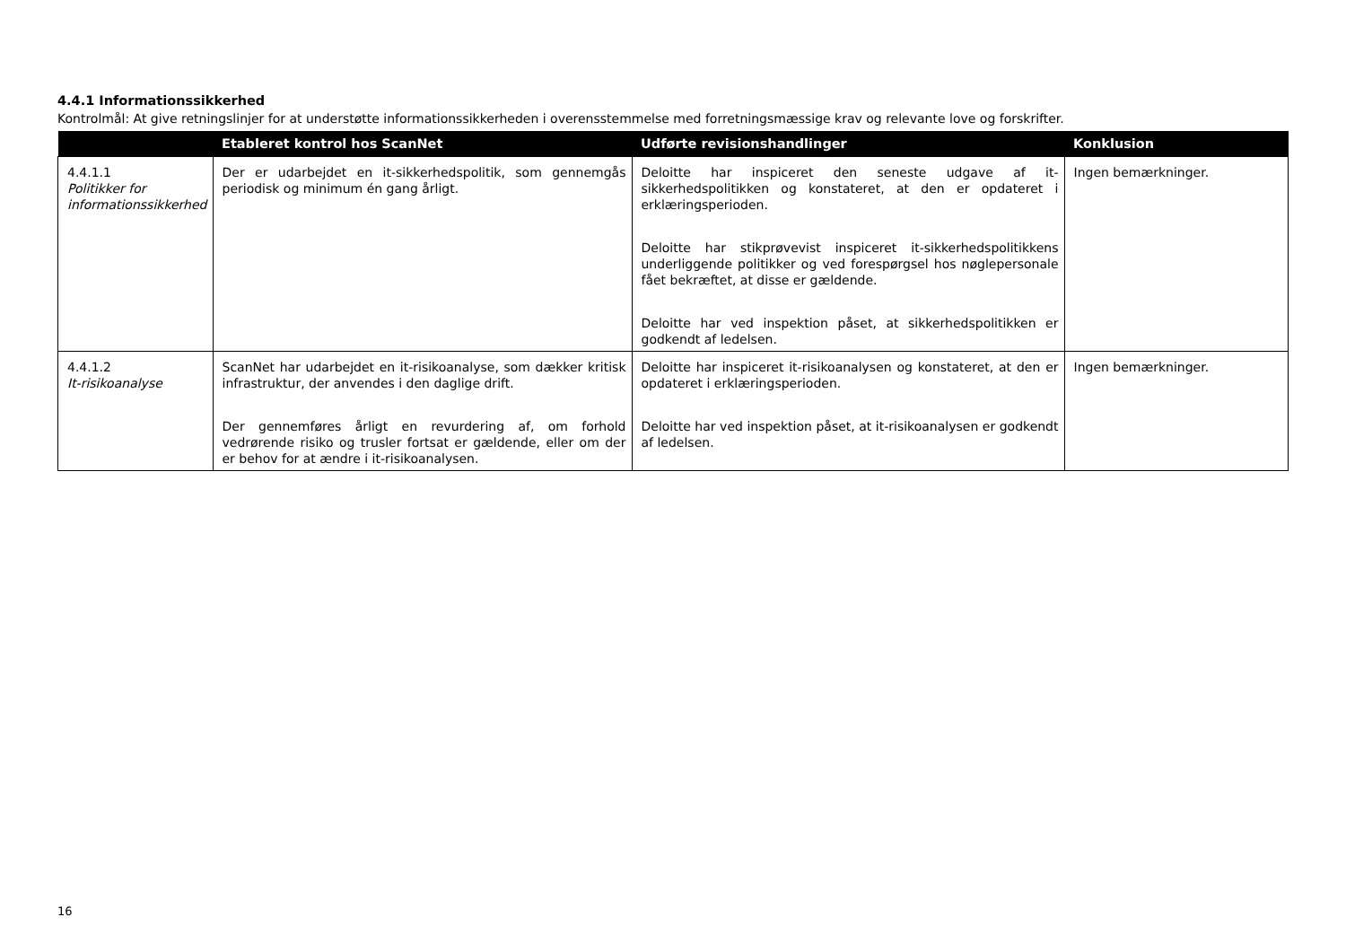4.4.1 Informationssikkerhed
Kontrolmål: At give retningslinjer for at understøtte informationssikkerheden i overensstemmelse med forretningsmæssige krav og relevante love og forskrifter.
| | Etableret kontrol hos ScanNet | Udførte revisionshandlinger | Konklusion |
| --- | --- | --- | --- |
| 4.4.1.1 Politikker for informationssikkerhed | Der er udarbejdet en it-sikkerhedspolitik, som gennemgås periodisk og minimum én gang årligt. | Deloitte har inspiceret den seneste udgave af it-sikkerhedspolitikken og konstateret, at den er opdateret i erklæringsperioden. Deloitte har stikprøvevist inspiceret it-sikkerhedspolitikkens underliggende politikker og ved forespørgsel hos nøglepersonale fået bekræftet, at disse er gældende. Deloitte har ved inspektion påset, at sikkerhedspolitikken er godkendt af ledelsen. | Ingen bemærkninger. |
| 4.4.1.2 It-risikoanalyse | ScanNet har udarbejdet en it-risikoanalyse, som dækker kritisk infrastruktur, der anvendes i den daglige drift. Der gennemføres årligt en revurdering af, om forhold vedrørende risiko og trusler fortsat er gældende, eller om der er behov for at ændre i it-risikoanalysen. | Deloitte har inspiceret it-risikoanalysen og konstateret, at den er opdateret i erklæringsperioden. Deloitte har ved inspektion påset, at it-risikoanalysen er godkendt af ledelsen. | Ingen bemærkninger. |
16